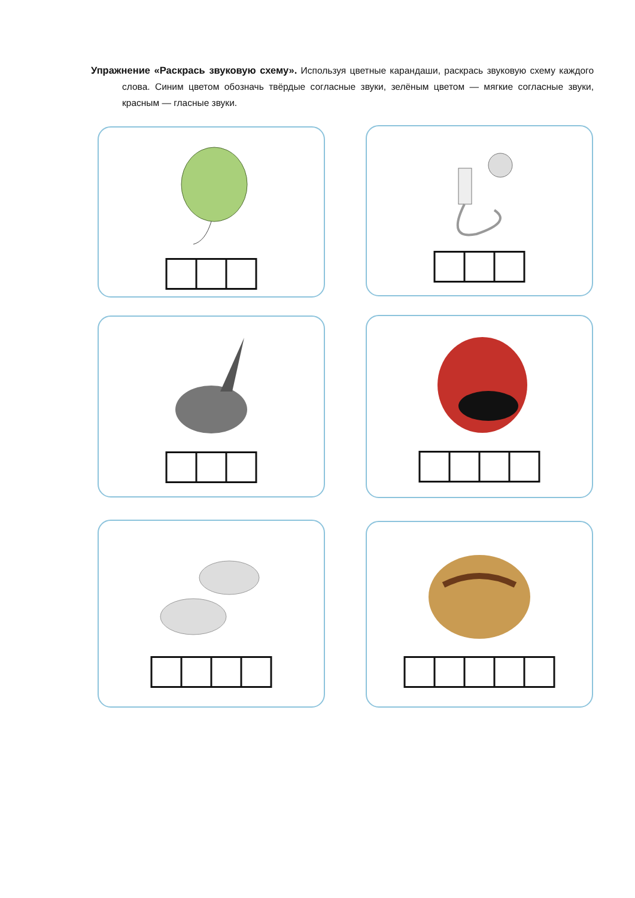Упражнение «Раскрась звуковую схему». Используя цветные карандаши, раскрась звуковую схему каждого слова. Синим цветом обозначь твёрдые согласные звуки, зелёным цветом — мягкие согласные звуки, красным — гласные звуки.